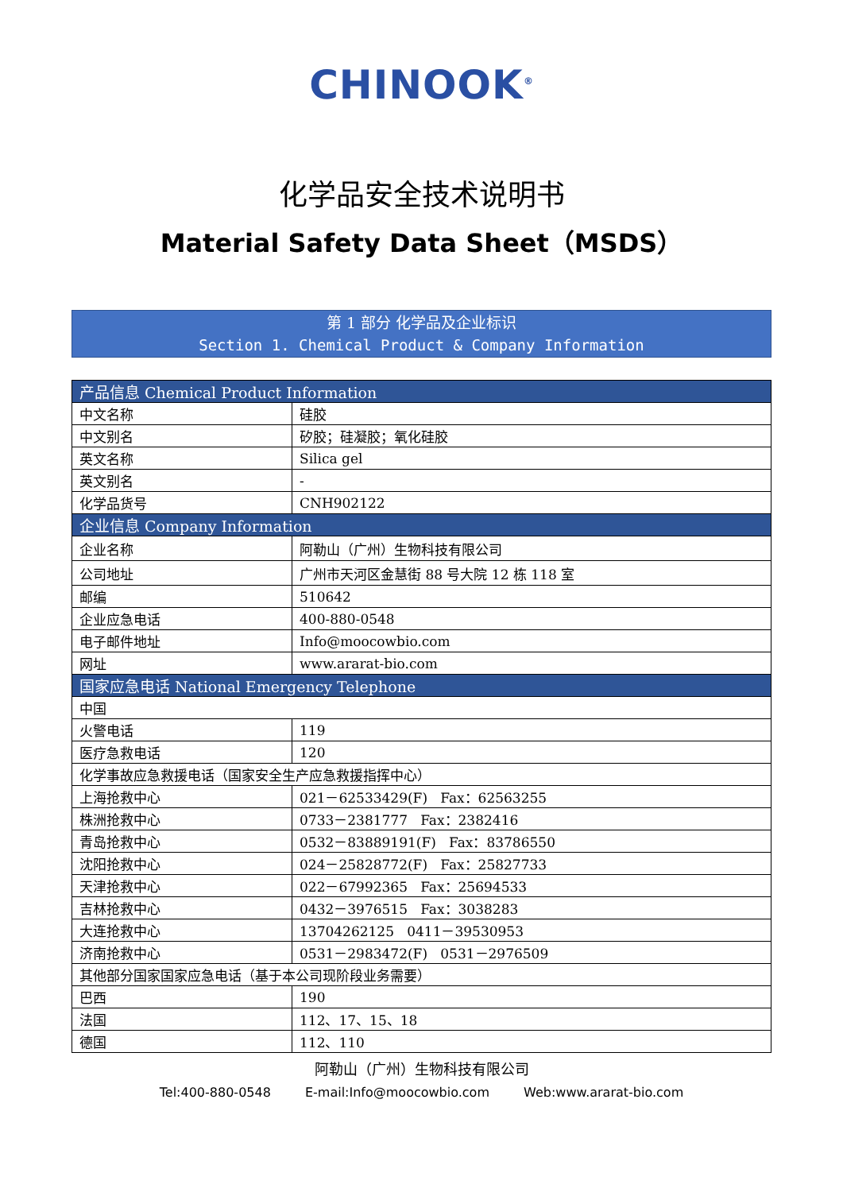CHINOOK<sup>®</sup>
化学品安全技术说明书
Material Safety Data Sheet（MSDS）
第 1 部分 化学品及企业标识
Section 1. Chemical Product & Company Information
| 产品信息 Chemical Product Information | |
| --- | --- |
| 中文名称 | 硅胶 |
| 中文别名 | 矽胶；硅凝胶；氧化硅胶 |
| 英文名称 | Silica gel |
| 英文别名 | - |
| 化学品货号 | CNH902122 |
| 企业信息 Company Information | |
| 企业名称 | 阿勒山（广州）生物科技有限公司 |
| 公司地址 | 广州市天河区金慧街 88 号大院 12 栋 118 室 |
| 邮编 | 510642 |
| 企业应急电话 | 400-880-0548 |
| 电子邮件地址 | Info@moocowbio.com |
| 网址 | www.ararat-bio.com |
| 国家应急电话 National Emergency Telephone | |
| 中国 | |
| 火警电话 | 119 |
| 医疗急救电话 | 120 |
| 化学事故应急救援电话（国家安全生产应急救援指挥中心） | |
| 上海抢救中心 | 021－62533429(F) Fax：62563255 |
| 株洲抢救中心 | 0733－2381777 Fax：2382416 |
| 青岛抢救中心 | 0532－83889191(F) Fax：83786550 |
| 沈阳抢救中心 | 024－25828772(F) Fax：25827733 |
| 天津抢救中心 | 022－67992365 Fax：25694533 |
| 吉林抢救中心 | 0432－3976515 Fax：3038283 |
| 大连抢救中心 | 13704262125 0411－39530953 |
| 济南抢救中心 | 0531－2983472(F) 0531－2976509 |
| 其他部分国家国家应急电话（基于本公司现阶段业务需要） | |
| 巴西 | 190 |
| 法国 | 112、17、15、18 |
| 德国 | 112、110 |
阿勒山（广州）生物科技有限公司
Tel:400-880-0548 E-mail:Info@moocowbio.com Web:www.ararat-bio.com